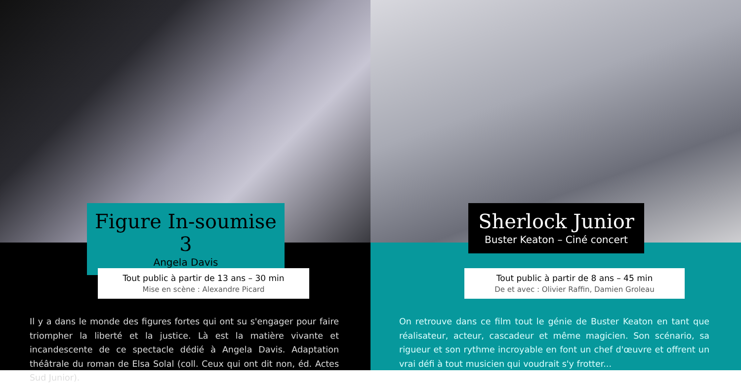Figure In-soumise 3
Angela Davis
Tout public à partir de 13 ans – 30 min
Mise en scène : Alexandre Picard
Il y a dans le monde des figures fortes qui ont su s'engager pour faire triompher la liberté et la justice. Là est la matière vivante et incandescente de ce spectacle dédié à Angela Davis. Adaptation théâtrale du roman de Elsa Solal (coll. Ceux qui ont dit non, éd. Actes Sud Junior).
Sherlock Junior
Buster Keaton – Ciné concert
Tout public à partir de 8 ans – 45 min
De et avec : Olivier Raffin, Damien Groleau
On retrouve dans ce film tout le génie de Buster Keaton en tant que réalisateur, acteur, cascadeur et même magicien. Son scénario, sa rigueur et son rythme incroyable en font un chef d'œuvre et offrent un vrai défi à tout musicien qui voudrait s'y frotter...